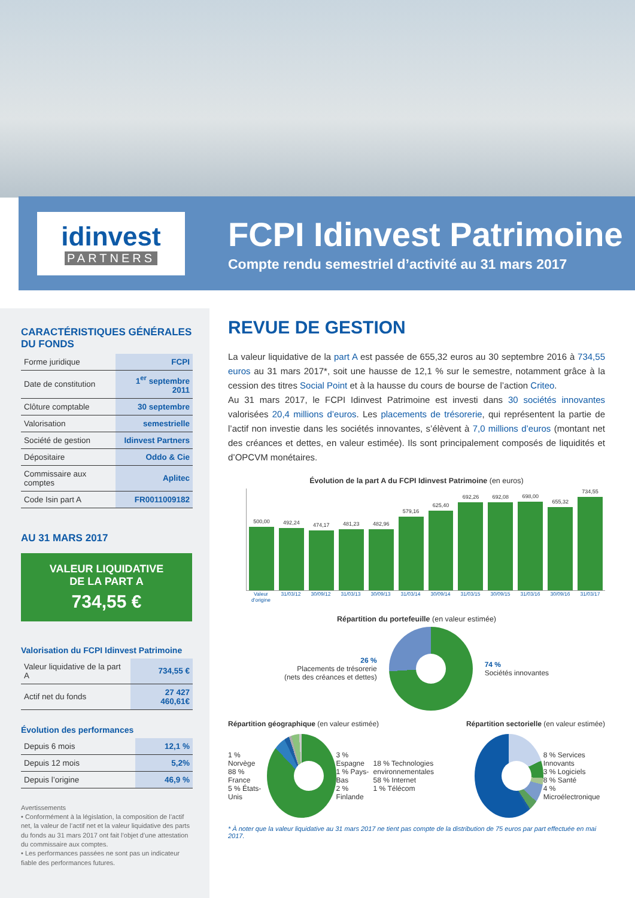idinvest
PARTNERS
FCPI Idinvest Patrimoine
Compte rendu semestriel d’activité au 31 mars 2017
CARACTÉRISTIQUES GÉNÉRALES DU FONDS
| Forme juridique | FCPI |
| Date de constitution | 1<sup>er</sup> septembre 2011 |
| Clôture comptable | 30 septembre |
| Valorisation | semestrielle |
| Société de gestion | Idinvest Partners |
| Dépositaire | Oddo & Cie |
| Commissaire aux comptes | Aplitec |
| Code Isin part A | FR0011009182 |
AU 31 MARS 2017
VALEUR LIQUIDATIVE
DE LA PART A
734,55 €
Valorisation du FCPI Idinvest Patrimoine
| Valeur liquidative de la part A | 734,55 € |
| Actif net du fonds | 27 427 460,61€ |
Évolution des performances
| Depuis 6 mois | 12,1 % |
| Depuis 12 mois | 5,2% |
| Depuis l’origine | 46,9 % |
Avertissements
• Conformément à la législation, la composition de l’actif net, la valeur de l’actif net et la valeur liquidative des parts du fonds au 31 mars 2017 ont fait l’objet d’une attestation du commissaire aux comptes.
• Les performances passées ne sont pas un indicateur fiable des performances futures.
REVUE DE GESTION
La valeur liquidative de la part A est passée de 655,32 euros au 30 septembre 2016 à 734,55 euros au 31 mars 2017*, soit une hausse de 12,1 % sur le semestre, notamment grâce à la cession des titres Social Point et à la hausse du cours de bourse de l’action Criteo.
Au 31 mars 2017, le FCPI Idinvest Patrimoine est investi dans 30 sociétés innovantes valorisées 20,4 millions d’euros. Les placements de trésorerie, qui représentent la partie de l’actif non investie dans les sociétés innovantes, s’élèvent à 7,0 millions d’euros (montant net des créances et dettes, en valeur estimée). Ils sont principalement composés de liquidités et d’OPCVM monétaires.
Évolution de la part A du FCPI Idinvest Patrimoine (en euros)
500,00
492,24
474,17
481,23
482,96
579,16
625,40
692,26
692,08
698,00
655,32
734,55
Valeur d'origine 31/03/12 30/09/12 31/03/13 30/09/13 31/03/14 30/09/14 31/03/15 30/09/15 31/03/16 30/09/16 31/03/17
Répartition du portefeuille (en valeur estimée)
26 %
Placements de trésorerie
(nets des créances et dettes)
74 %
Sociétés innovantes
Répartition géographique (en valeur estimée) Répartition sectorielle (en valeur estimée)
1 % Norvège
88 % France
5 % États-Unis
3 % Espagne
1 % Pays-Bas
2 % Finlande
18 % Technologies environnementales
58 % Internet
1 % Télécom
8 % Services Innovants
3 % Logiciels
8 % Santé
4 % Microélectronique
* À noter que la valeur liquidative au 31 mars 2017 ne tient pas compte de la distribution de 75 euros par part effectuée en mai 2017.